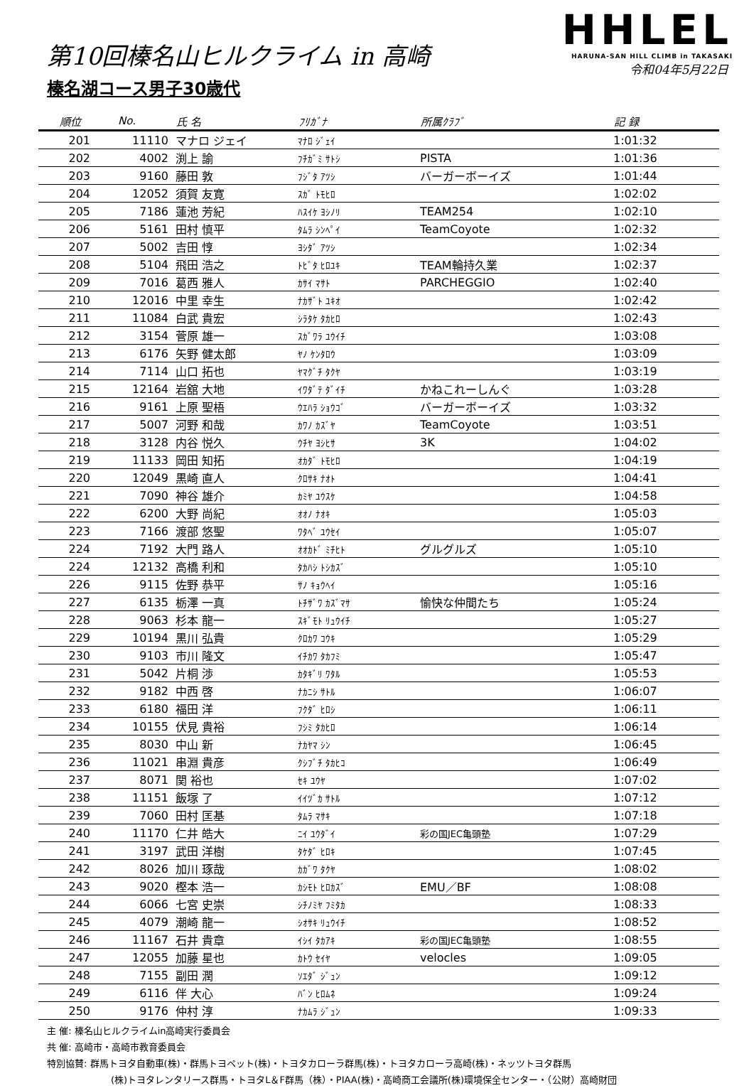第10回榛名山ヒルクライム in 高崎
榛名湖コース男子30歳代
HHLEL
HARUNA-SAN HILL CLIMB in TAKASAKI
令和04年5月22日
| 順位 | No. | 氏 名 | ﾌﾘｶﾞﾅ | 所属ｸﾗﾌﾞ | 記 録 |
| --- | --- | --- | --- | --- | --- |
| 201 | 11110 | マナロ ジェイ | ﾏﾅﾛ ｼﾞｪｲ | | 1:01:32 |
| 202 | 4002 | 渕上 諭 | ﾌﾁｶﾞﾐ ｻﾄｼ | PISTA | 1:01:36 |
| 203 | 9160 | 藤田 敦 | ﾌｼﾞﾀ ｱﾂｼ | バーガーボーイズ | 1:01:44 |
| 204 | 12052 | 須賀 友寛 | ｽｶﾞ ﾄﾓﾋﾛ | | 1:02:02 |
| 205 | 7186 | 蓮池 芳紀 | ﾊｽｲｹ ﾖｼﾉﾘ | TEAM254 | 1:02:10 |
| 206 | 5161 | 田村 慎平 | ﾀﾑﾗ ｼﾝﾍﾟｲ | TeamCoyote | 1:02:32 |
| 207 | 5002 | 吉田 惇 | ﾖｼﾀﾞ ｱﾂｼ | | 1:02:34 |
| 208 | 5104 | 飛田 浩之 | ﾄﾋﾞﾀ ﾋﾛﾕｷ | TEAM輪持久業 | 1:02:37 |
| 209 | 7016 | 葛西 雅人 | ｶｻｲ ﾏｻﾄ | PARCHEGGIO | 1:02:40 |
| 210 | 12016 | 中里 幸生 | ﾅｶｻﾞﾄ ﾕｷｵ | | 1:02:42 |
| 211 | 11084 | 白武 貴宏 | ｼﾗﾀｹ ﾀｶﾋﾛ | | 1:02:43 |
| 212 | 3154 | 菅原 雄一 | ｽｶﾞﾜﾗ ﾕｳｲﾁ | | 1:03:08 |
| 213 | 6176 | 矢野 健太郎 | ﾔﾉ ｹﾝﾀﾛｳ | | 1:03:09 |
| 214 | 7114 | 山口 拓也 | ﾔﾏｸﾞﾁ ﾀｸﾔ | | 1:03:19 |
| 215 | 12164 | 岩舘 大地 | ｲﾜﾀﾞﾃ ﾀﾞｲﾁ | かねこれーしんぐ | 1:03:28 |
| 216 | 9161 | 上原 聖梧 | ｳｴﾊﾗ ｼｮｳｺﾞ | バーガーボーイズ | 1:03:32 |
| 217 | 5007 | 河野 和哉 | ｶﾜﾉ ｶｽﾞﾔ | TeamCoyote | 1:03:51 |
| 218 | 3128 | 内谷 悦久 | ｳﾁﾔ ﾖｼﾋｻ | 3K | 1:04:02 |
| 219 | 11133 | 岡田 知拓 | ｵｶﾀﾞ ﾄﾓﾋﾛ | | 1:04:19 |
| 220 | 12049 | 黒崎 直人 | ｸﾛｻｷ ﾅｵﾄ | | 1:04:41 |
| 221 | 7090 | 神谷 雄介 | ｶﾐﾔ ﾕｳｽｹ | | 1:04:58 |
| 222 | 6200 | 大野 尚紀 | ｵｵﾉ ﾅｵｷ | | 1:05:03 |
| 223 | 7166 | 渡部 悠聖 | ﾜﾀﾍﾞ ﾕｳｾｲ | | 1:05:07 |
| 224 | 7192 | 大門 路人 | ｵｵｶﾄﾞ ﾐﾁﾋﾄ | グルグルズ | 1:05:10 |
| 224 | 12132 | 高橋 利和 | ﾀｶﾊｼ ﾄｼｶｽﾞ | | 1:05:10 |
| 226 | 9115 | 佐野 恭平 | ｻﾉ ｷｮｳﾍｲ | | 1:05:16 |
| 227 | 6135 | 栃澤 一真 | ﾄﾁｻﾞﾜ ｶｽﾞﾏｻ | 愉快な仲間たち | 1:05:24 |
| 228 | 9063 | 杉本 龍一 | ｽｷﾞﾓﾄ ﾘｭｳｲﾁ | | 1:05:27 |
| 229 | 10194 | 黒川 弘貴 | ｸﾛｶﾜ ｺｳｷ | | 1:05:29 |
| 230 | 9103 | 市川 隆文 | ｲﾁｶﾜ ﾀｶﾌﾐ | | 1:05:47 |
| 231 | 5042 | 片桐 渉 | ｶﾀｷﾞﾘ ﾜﾀﾙ | | 1:05:53 |
| 232 | 9182 | 中西 啓 | ﾅｶﾆｼ ｻﾄﾙ | | 1:06:07 |
| 233 | 6180 | 福田 洋 | ﾌｸﾀﾞ ﾋﾛｼ | | 1:06:11 |
| 234 | 10155 | 伏見 貴裕 | ﾌｼﾐ ﾀｶﾋﾛ | | 1:06:14 |
| 235 | 8030 | 中山 新 | ﾅｶﾔﾏ ｼﾝ | | 1:06:45 |
| 236 | 11021 | 串淵 貴彦 | ｸｼﾌﾞﾁ ﾀｶﾋｺ | | 1:06:49 |
| 237 | 8071 | 関 裕也 | ｾｷ ﾕｳﾔ | | 1:07:02 |
| 238 | 11151 | 飯塚 了 | ｲｲﾂﾞｶ ｻﾄﾙ | | 1:07:12 |
| 239 | 7060 | 田村 匡基 | ﾀﾑﾗ ﾏｻｷ | | 1:07:18 |
| 240 | 11170 | 仁井 皓大 | ﾆｲ ﾕｳﾀﾞｲ | 彩の国JEC亀頭塾 | 1:07:29 |
| 241 | 3197 | 武田 洋樹 | ﾀｹﾀﾞ ﾋﾛｷ | | 1:07:45 |
| 242 | 8026 | 加川 琢哉 | ｶｶﾞﾜ ﾀｸﾔ | | 1:08:02 |
| 243 | 9020 | 樫本 浩一 | ｶｼﾓﾄ ﾋﾛｶｽﾞ | EMU／BF | 1:08:08 |
| 244 | 6066 | 七宮 史崇 | ｼﾁﾉﾐﾔ ﾌﾐﾀｶ | | 1:08:33 |
| 245 | 4079 | 潮崎 龍一 | ｼｵｻｷ ﾘｭｳｲﾁ | | 1:08:52 |
| 246 | 11167 | 石井 貴章 | ｲｼｲ ﾀｶｱｷ | 彩の国JEC亀頭塾 | 1:08:55 |
| 247 | 12055 | 加藤 星也 | ｶﾄｳ ｾｲﾔ | velocles | 1:09:05 |
| 248 | 7155 | 副田 潤 | ｿｴﾀﾞ ｼﾞｭﾝ | | 1:09:12 |
| 249 | 6116 | 伴 大心 | ﾊﾞﾝ ﾋﾛﾑﾈ | | 1:09:24 |
| 250 | 9176 | 仲村 淳 | ﾅｶﾑﾗ ｼﾞｭﾝ | | 1:09:33 |
主 催: 榛名山ヒルクライムin高崎実行委員会
共 催: 高崎市・高崎市教育委員会
特別協賛: 群馬トヨタ自動車(株)・群馬トヨペット(株)・トヨタカローラ群馬(株)・トヨタカローラ高崎(株)・ネッツトヨタ群馬
(株)トヨタレンタリース群馬・トヨタL＆F群馬（株）・PIAA(株)・高崎商工会議所(株)環境保全センター・（公財）高崎財団